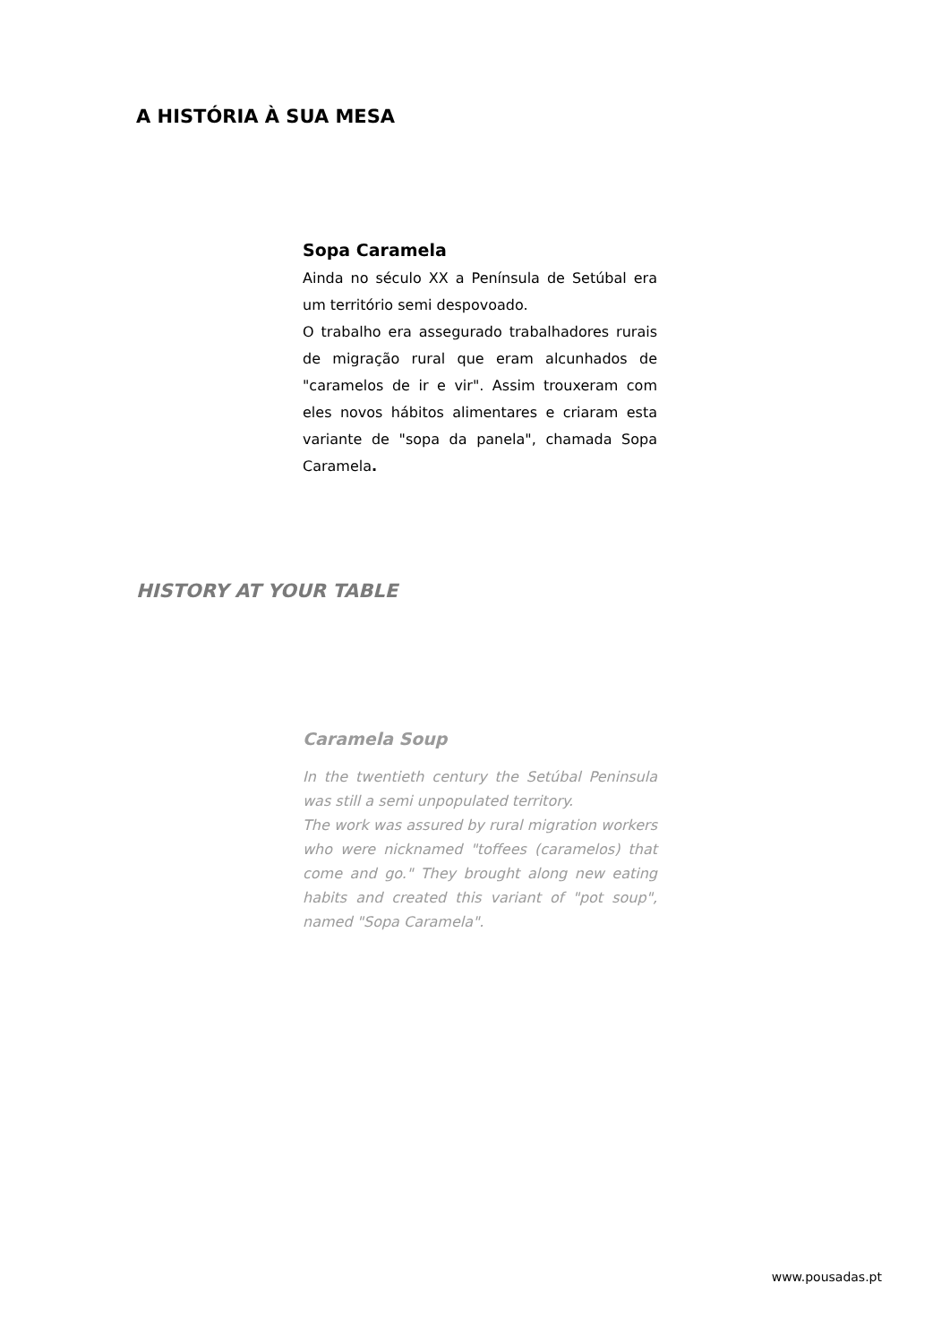A HISTÓRIA À SUA MESA
Sopa Caramela
Ainda no século XX a Península de Setúbal era um território semi despovoado.
O trabalho era assegurado trabalhadores rurais de migração rural que eram alcunhados de "caramelos de ir e vir". Assim trouxeram com eles novos hábitos alimentares e criaram esta variante de "sopa da panela", chamada Sopa Caramela.
HISTORY AT YOUR TABLE
Caramela Soup
In the twentieth century the Setúbal Peninsula was still a semi unpopulated territory.
The work was assured by rural migration workers who were nicknamed "toffees (caramelos) that come and go." They brought along new eating habits and created this variant of "pot soup", named "Sopa Caramela".
www.pousadas.pt